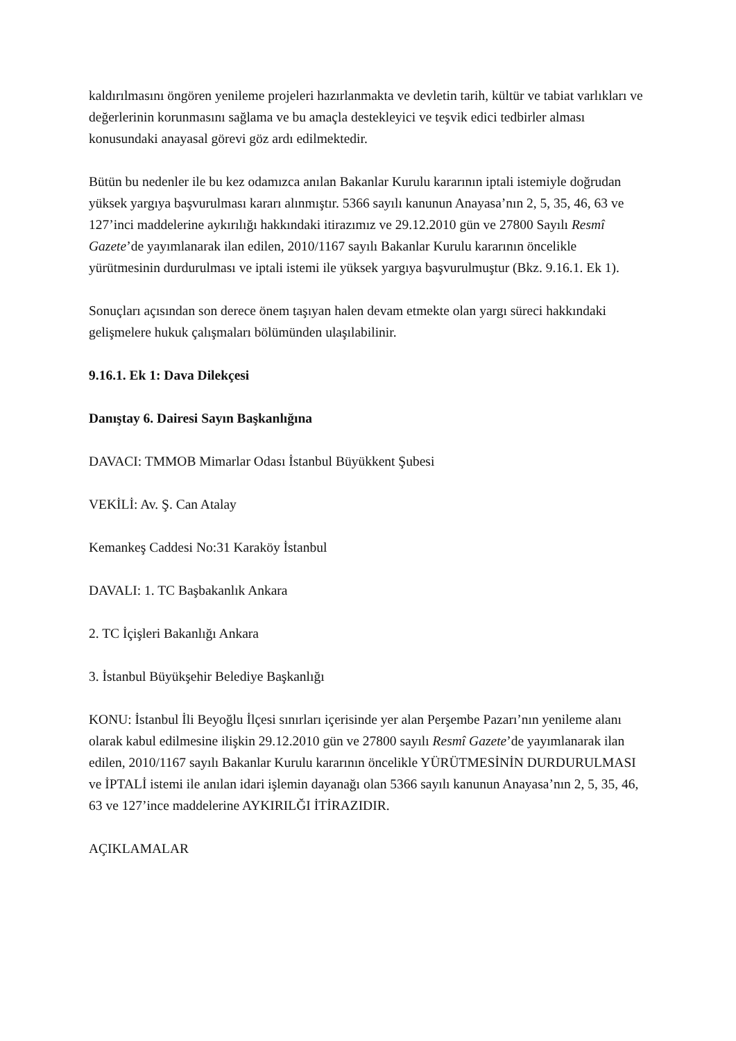kaldırılmasını öngören yenileme projeleri hazırlanmakta ve devletin tarih, kültür ve tabiat varlıkları ve değerlerinin korunmasını sağlama ve bu amaçla destekleyici ve teşvik edici tedbirler alması konusundaki anayasal görevi göz ardı edilmektedir.
Bütün bu nedenler ile bu kez odamızca anılan Bakanlar Kurulu kararının iptali istemiyle doğrudan yüksek yargıya başvurulması kararı alınmıştır. 5366 sayılı kanunun Anayasa’nın 2, 5, 35, 46, 63 ve 127’inci maddelerine aykırılığı hakkındaki itirazımız ve 29.12.2010 gün ve 27800 Sayılı Resmî Gazete’de yayımlanarak ilan edilen, 2010/1167 sayılı Bakanlar Kurulu kararının öncelikle yürütmesinin durdurulması ve iptali istemi ile yüksek yargıya başvurulmuştur (Bkz. 9.16.1. Ek 1).
Sonuçları açısından son derece önem taşıyan halen devam etmekte olan yargı süreci hakkındaki gelişmelere hukuk çalışmaları bölümünden ulaşılabilinir.
9.16.1. Ek 1: Dava Dilekçesi
Danıştay 6. Dairesi Sayın Başkanlığına
DAVACI: TMMOB Mimarlar Odası İstanbul Büyükkent Şubesi
VEKİLİ: Av. Ş. Can Atalay
Kemankeş Caddesi No:31 Karaköy İstanbul
DAVALI: 1. TC Başbakanlık Ankara
2. TC İçişleri Bakanlığı Ankara
3. İstanbul Büyükşehir Belediye Başkanlığı
KONU: İstanbul İli Beyoğlu İlçesi sınırları içerisinde yer alan Perşembe Pazarı’nın yenileme alanı olarak kabul edilmesine ilişkin 29.12.2010 gün ve 27800 sayılı Resmî Gazete’de yayımlanarak ilan edilen, 2010/1167 sayılı Bakanlar Kurulu kararının öncelikle YÜRÜTMESİNİN DURDURULMASI ve İPTALİ istemi ile anılan idari işlemin dayanağı olan 5366 sayılı kanunun Anayasa’nın 2, 5, 35, 46, 63 ve 127’ince maddelerine AYKIRILĞI İTİRAZIDIR.
AÇIKLAMALAR